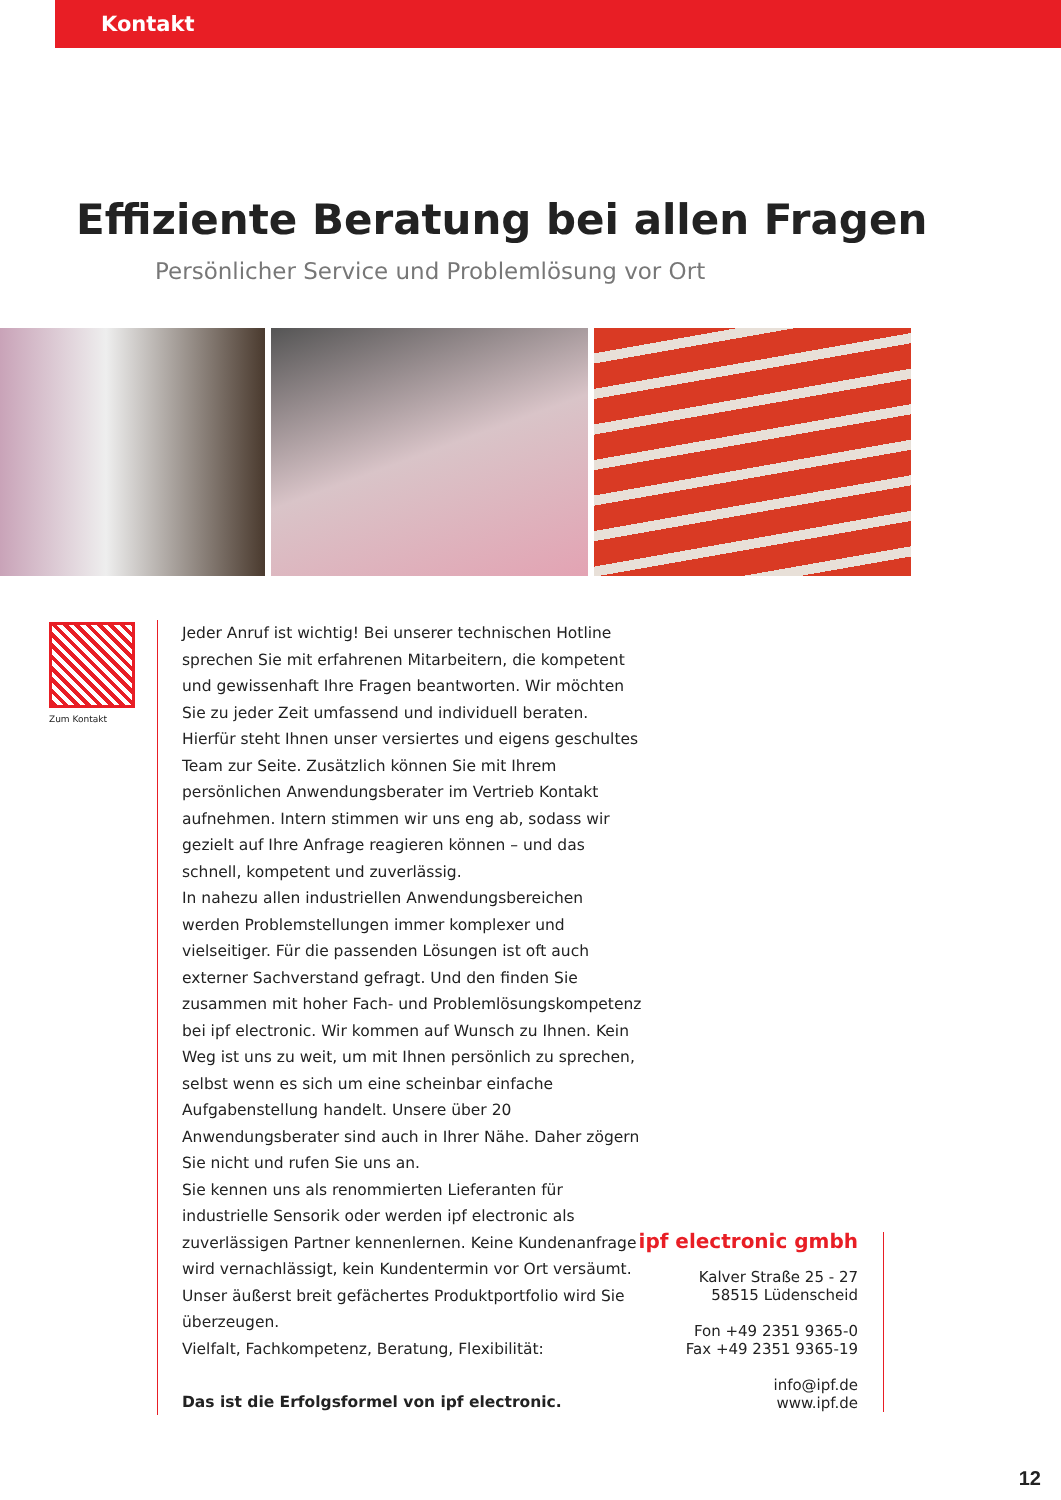Kontakt
Effiziente Beratung bei allen Fragen
Persönlicher Service und Problemlösung vor Ort
Zum Kontakt
Jeder Anruf ist wichtig! Bei unserer technischen Hotline sprechen Sie mit erfahrenen Mitarbeitern, die kompetent und gewissenhaft Ihre Fragen beantworten. Wir möchten Sie zu jeder Zeit umfassend und individuell beraten. Hierfür steht Ihnen unser versiertes und eigens geschultes Team zur Seite. Zusätzlich können Sie mit Ihrem persönlichen Anwendungsberater im Vertrieb Kontakt aufnehmen. Intern stimmen wir uns eng ab, sodass wir gezielt auf Ihre Anfrage reagieren können – und das schnell, kompetent und zuverlässig.
In nahezu allen industriellen Anwendungsbereichen werden Problemstellungen immer komplexer und vielseitiger. Für die passenden Lösungen ist oft auch externer Sachverstand gefragt. Und den finden Sie zusammen mit hoher Fach- und Problemlösungskompetenz bei ipf electronic. Wir kommen auf Wunsch zu Ihnen. Kein Weg ist uns zu weit, um mit Ihnen persönlich zu sprechen, selbst wenn es sich um eine scheinbar einfache Aufgabenstellung handelt. Unsere über 20 Anwendungsberater sind auch in Ihrer Nähe. Daher zögern Sie nicht und rufen Sie uns an.
Sie kennen uns als renommierten Lieferanten für industrielle Sensorik oder werden ipf electronic als zuverlässigen Partner kennenlernen. Keine Kundenanfrage wird vernachlässigt, kein Kundentermin vor Ort versäumt. Unser äußerst breit gefächertes Produktportfolio wird Sie überzeugen.
Vielfalt, Fachkompetenz, Beratung, Flexibilität:
Das ist die Erfolgsformel von ipf electronic.
ipf electronic gmbh
Kalver Straße 25 - 27
58515 Lüdenscheid
Fon +49 2351 9365-0
Fax +49 2351 9365-19
info@ipf.de
www.ipf.de
12